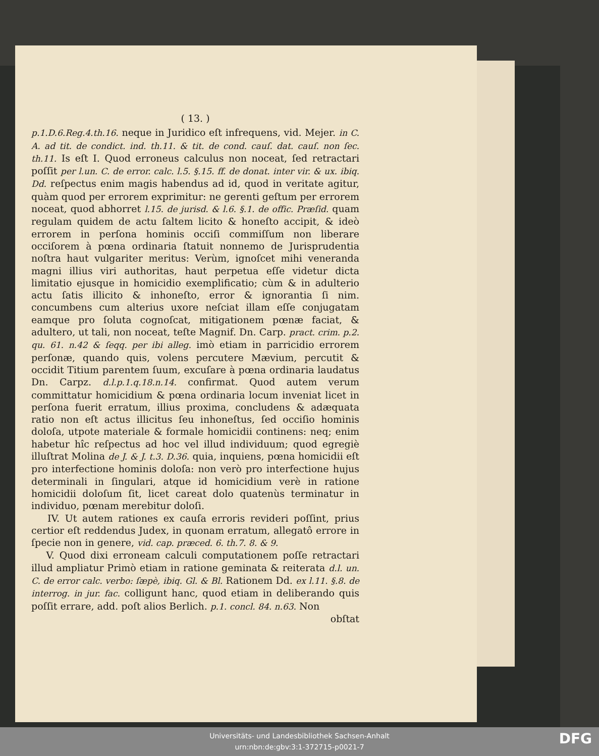( 13. )
p.1.D.6.Reg.4.th.16. neque in Juridico eſt infrequens, vid. Mejer. in C. A. ad tit. de condict. ind. th.11. & tit. de cond. cauſ. dat. cauſ. non ſec. th.11. Is eſt I. Quod erroneus calculus non noceat, ſed retractari poſſit per l.un. C. de error. calc. l.5. §.15. ff. de donat. inter vir. & ux. ibiq. Dd. reſpectus enim magis habendus ad id, quod in veritate agitur, quàm quod per errorem exprimitur: ne gerenti geſtum per errorem noceat, quod abhorret l.15. de jurisd. & l.6. §.1. de offic. Præſid. quam regulam quidem de actu ſaltem licito & honeſto accipit, & ideò errorem in perſona hominis occiſi commiſſum non liberare occiſorem à pœna ordinaria ſtatuit nonnemo de Jurisprudentia noſtra haut vulgariter meritus: Verùm, ignoſcet mihi veneranda magni illius viri authoritas, haut perpetua eſſe videtur dicta limitatio ejusque in homicidio exemplificatio; cùm & in adulterio actu ſatis illicito & inhoneſto, error & ignorantia ſi nim. concumbens cum alterius uxore neſciat illam eſſe conjugatam eamque pro ſoluta cognoſcat, mitigationem pœnæ faciat, & adultero, ut tali, non noceat, teſte Magnif. Dn. Carp. pract. crim. p.2. qu. 61. n.42 & ſeqq. per ibi alleg. imò etiam in parricidio errorem perſonæ, quando quis, volens percutere Mævium, percutit & occidit Titium parentem ſuum, excuſare à pœna ordinaria laudatus Dn. Carpz. d.l.p.1.q.18.n.14. confirmat. Quod autem verum committatur homicidium & pœna ordinaria locum inveniat licet in perſona fuerit erratum, illius proxima, concludens & adæquata ratio non eſt actus illicitus ſeu inhoneſtus, ſed occiſio hominis doloſa, utpote materiale & formale homicidii continens: neq; enim habetur hîc reſpectus ad hoc vel illud individuum; quod egregiè illuſtrat Molina de J. & J. t.3. D.36. quia, inquiens, pœna homicidii eſt pro interfectione hominis doloſa: non verò pro interfectione hujus determinali in ſingulari, atque id homicidium verè in ratione homicidii doloſum ſit, licet careat dolo quatenùs terminatur in individuo, pœnam merebitur doloſi.
IV. Ut autem rationes ex cauſa erroris revideri poſſint, prius certior eſt reddendus Judex, in quonam erratum, allegatô errore in ſpecie non in genere, vid. cap. præced. 6. th.7. 8. & 9.
V. Quod dixi erroneam calculi computationem poſſe retractari illud ampliatur Primò etiam in ratione geminata & reiterata d.l. un. C. de error calc. verbo: ſæpè, ibiq. Gl. & Bl. Rationem Dd. ex l.11. §.8. de interrog. in jur. fac. colligunt hanc, quod etiam in deliberando quis poſſit errare, add. poſt alios Berlich. p.1. concl. 84. n.63. Non
obſtat
Universitäts- und Landesbibliothek Sachsen-Anhalt
urn:nbn:de:gbv:3:1-372715-p0021-7
DFG